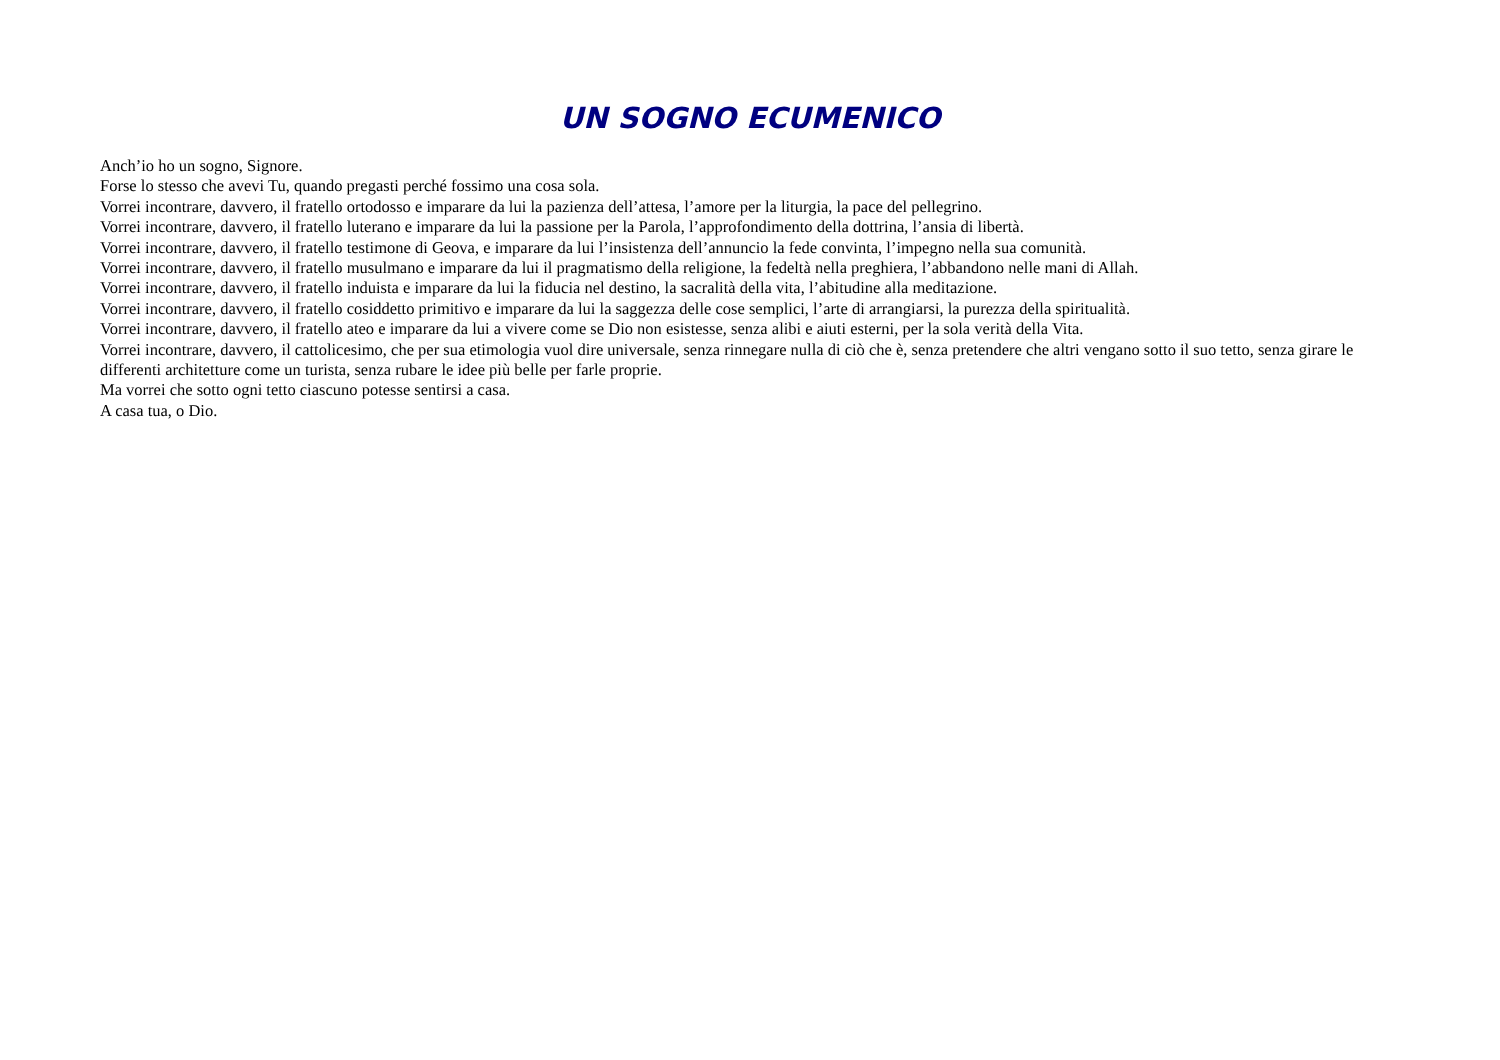UN SOGNO ECUMENICO
Anch’io ho un sogno, Signore.
Forse lo stesso che avevi Tu, quando pregasti perché fossimo una cosa sola.
Vorrei incontrare, davvero, il fratello ortodosso e imparare da lui la pazienza dell’attesa, l’amore per la liturgia, la pace del pellegrino.
Vorrei incontrare, davvero, il fratello luterano e imparare da lui la passione per la Parola, l’approfondimento della dottrina, l’ansia di libertà.
Vorrei incontrare, davvero, il fratello testimone di Geova, e imparare da lui l’insistenza dell’annuncio la fede convinta, l’impegno nella sua comunità.
Vorrei incontrare, davvero, il fratello musulmano e imparare da lui il pragmatismo della religione, la fedeltà nella preghiera, l’abbandono nelle mani di Allah.
Vorrei incontrare, davvero, il fratello induista e imparare da lui la fiducia nel destino, la sacralità della vita, l’abitudine alla meditazione.
Vorrei incontrare, davvero, il fratello cosiddetto primitivo e imparare da lui la saggezza delle cose semplici, l’arte di arrangiarsi, la purezza della spiritualità.
Vorrei incontrare, davvero, il fratello ateo e imparare da lui a vivere come se Dio non esistesse, senza alibi e aiuti esterni, per la sola verità della Vita.
Vorrei incontrare, davvero, il cattolicesimo, che per sua etimologia vuol dire universale, senza rinnegare nulla di ciò che è, senza pretendere che altri vengano sotto il suo tetto, senza girare le differenti architetture come un turista, senza rubare le idee più belle per farle proprie.
Ma vorrei che sotto ogni tetto ciascuno potesse sentirsi a casa.
A casa tua, o Dio.